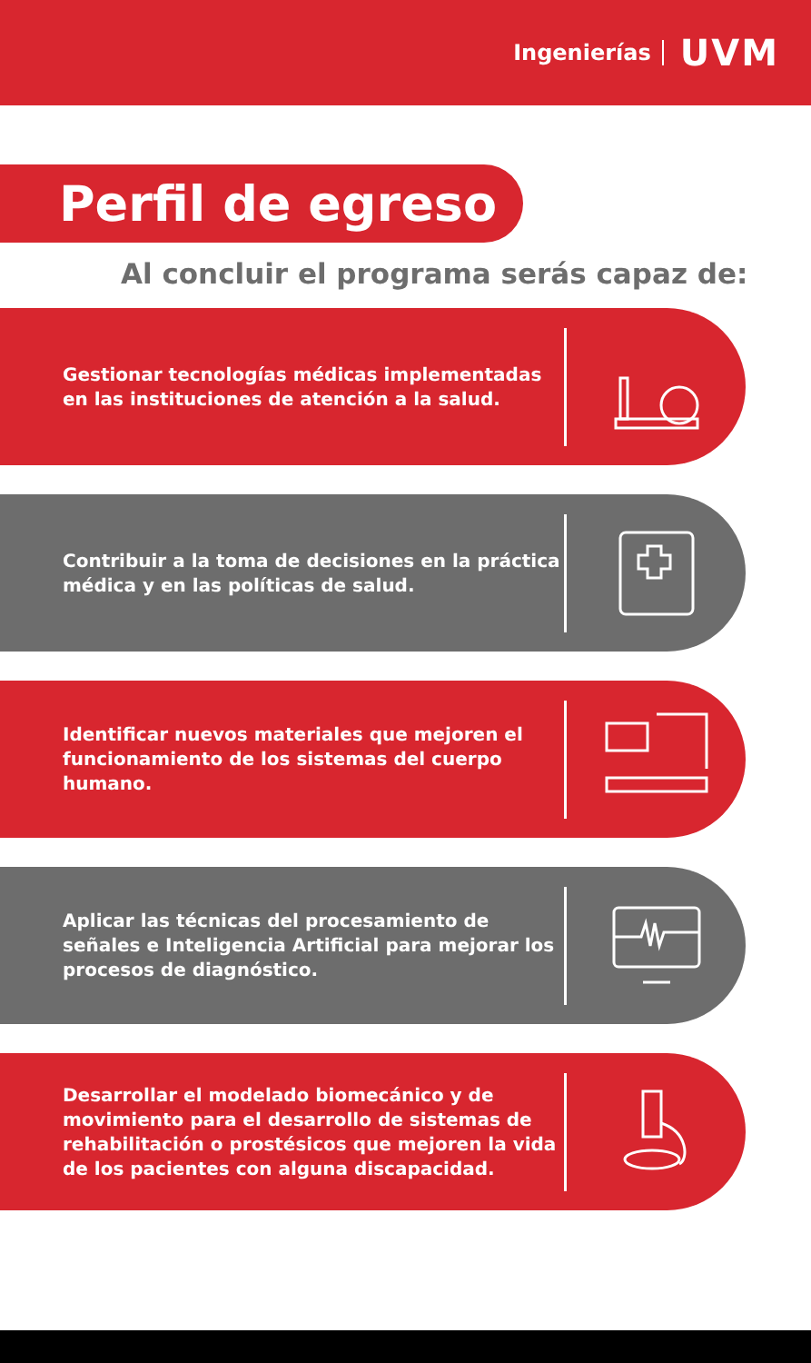Ingenierías UVM
Perfil de egreso
Al concluir el programa serás capaz de:
Gestionar tecnologías médicas implementadas en las instituciones de atención a la salud.
Contribuir a la toma de decisiones en la práctica médica y en las políticas de salud.
Identificar nuevos materiales que mejoren el funcionamiento de los sistemas del cuerpo humano.
Aplicar las técnicas del procesamiento de señales e Inteligencia Artificial para mejorar los procesos de diagnóstico.
Desarrollar el modelado biomecánico y de movimiento para el desarrollo de sistemas de rehabilitación o prostésicos que mejoren la vida de los pacientes con alguna discapacidad.